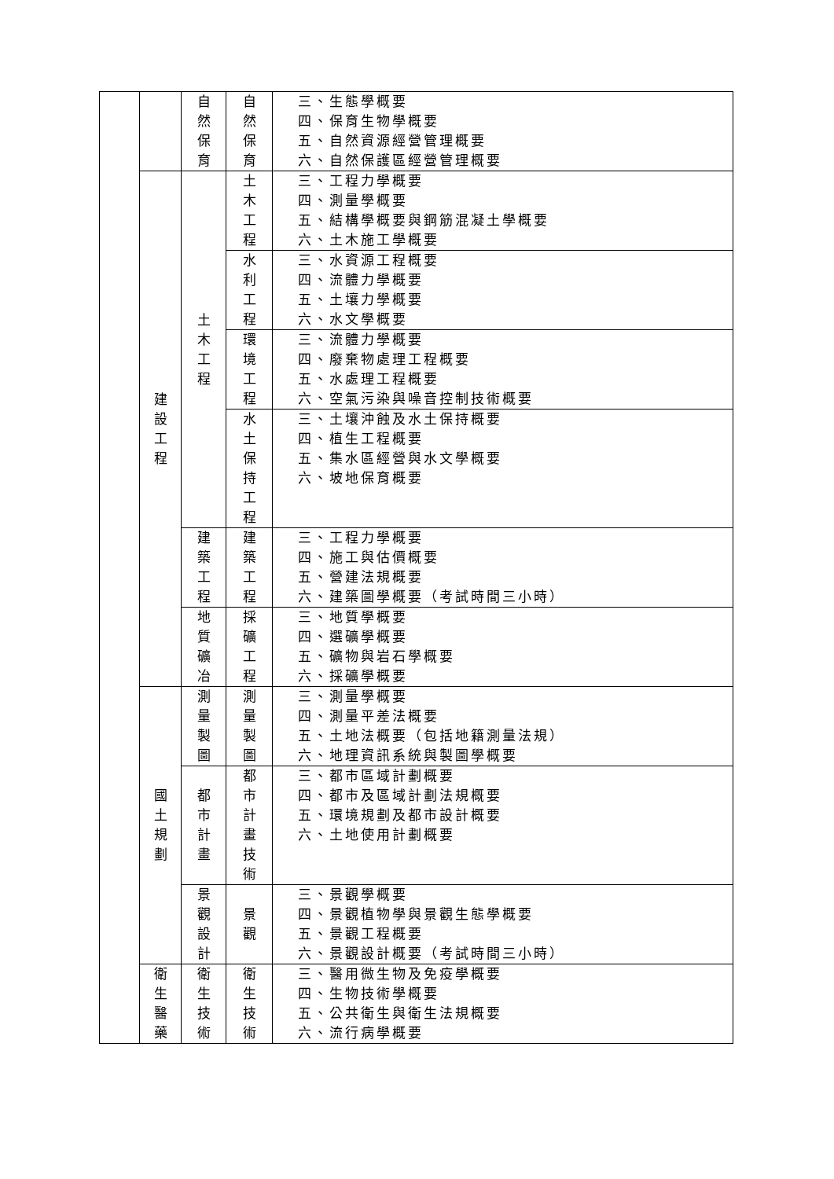| | | 自 然 保 育 | 自 然 保 育 | 三、生態學概要 四、保育生物學概要 五、自然資源經營管理概要 六、自然保護區經營管理概要 |
| | 建 設 工 程 | 土 木 工 程 | 土 木 工 程 | 三、工程力學概要 四、測量學概要 五、結構學概要與鋼筋混凝土學概要 六、土木施工學概要 |
| | | | 水 利 工 程 | 三、水資源工程概要 四、流體力學概要 五、土壤力學概要 六、水文學概要 |
| | | | 環 境 工 程 | 三、流體力學概要 四、廢棄物處理工程概要 五、水處理工程概要 六、空氣污染與噪音控制技術概要 |
| | | | 水 土 保 持 工 程 | 三、土壤沖蝕及水土保持概要 四、植生工程概要 五、集水區經營與水文學概要 六、坡地保育概要 |
| | | 建 築 工 程 | 建 築 工 程 | 三、工程力學概要 四、施工與估價概要 五、營建法規概要 六、建築圖學概要（考試時間三小時） |
| | | 地 質 礦 冶 | 採 礦 工 程 | 三、地質學概要 四、選礦學概要 五、礦物與岩石學概要 六、採礦學概要 |
| | 國 土 規 劃 | 測 量 製 圖 | 測 量 製 圖 | 三、測量學概要 四、測量平差法概要 五、土地法概要（包括地籍測量法規） 六、地理資訊系統與製圖學概要 |
| | | 都 市 計 畫 | 都 市 計 畫 技 術 | 三、都市區域計劃概要 四、都市及區域計劃法規概要 五、環境規劃及都市設計概要 六、土地使用計劃概要 |
| | | 景 觀 設 計 | 景 觀 | 三、景觀學概要 四、景觀植物學與景觀生態學概要 五、景觀工程概要 六、景觀設計概要（考試時間三小時） |
| | 衛 生 醫 藥 | 衛 生 技 術 | 衛 生 技 術 | 三、醫用微生物及免疫學概要 四、生物技術學概要 五、公共衛生與衛生法規概要 六、流行病學概要 |